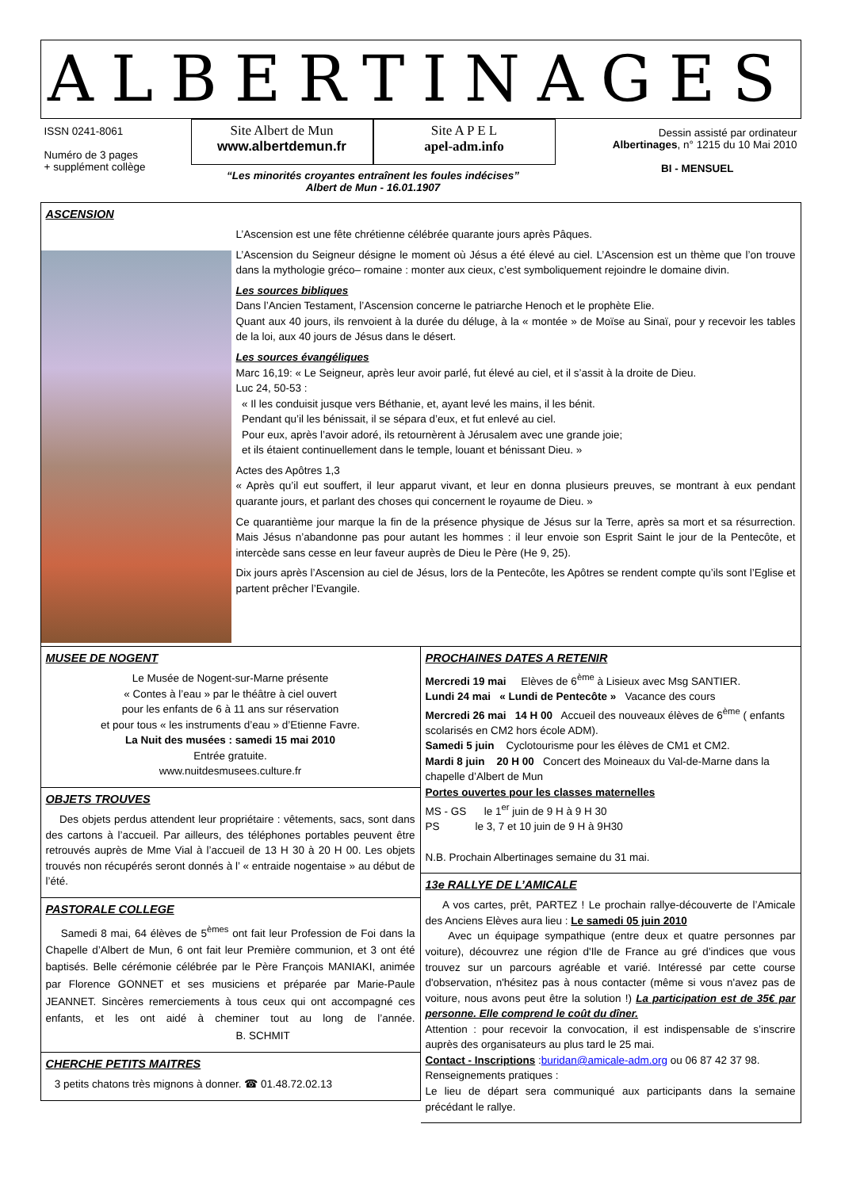ALBERTINAGES
ISSN 0241-8061
Numéro de 3 pages
+ supplément collège
Site Albert de Mun
www.albertdemun.fr
Site A P E L
apel-adm.info
“Les minorités croyantes entraînent les foules indécises”
Albert de Mun - 16.01.1907
Dessin assisté par ordinateur
Albertinages, n° 1215 du 10 Mai 2010
BI - MENSUEL
ASCENSION
L’Ascension est une fête chrétienne célébrée quarante jours après Pâques.
L’Ascension du Seigneur désigne le moment où Jésus a été élevé au ciel. L’Ascension est un thème que l’on trouve dans la mythologie gréco– romaine : monter aux cieux, c’est symboliquement rejoindre le domaine divin.
Les sources bibliques
Dans l’Ancien Testament, l’Ascension concerne le patriarche Henoch et le prophète Elie.
Quant aux 40 jours, ils renvoient à la durée du déluge, à la « montée » de Moïse au Sinaï, pour y recevoir les tables de la loi, aux 40 jours de Jésus dans le désert.
Les sources évangéliques
Marc 16,19: « Le Seigneur, après leur avoir parlé, fut élevé au ciel, et il s’assit à la droite de Dieu.
Luc 24, 50-53 :
« Il les conduisit jusque vers Béthanie, et, ayant levé les mains, il les bénit.
Pendant qu’il les bénissait, il se sépara d’eux, et fut enlevé au ciel.
Pour eux, après l’avoir adoré, ils retournèrent à Jérusalem avec une grande joie;
et ils étaient continuellement dans le temple, louant et bénissant Dieu. »
Actes des Apôtres 1,3
« Après qu’il eut souffert, il leur apparut vivant, et leur en donna plusieurs preuves, se montrant à eux pendant quarante jours, et parlant des choses qui concernent le royaume de Dieu. »
Ce quarantième jour marque la fin de la présence physique de Jésus sur la Terre, après sa mort et sa résurrection. Mais Jésus n’abandonne pas pour autant les hommes : il leur envoie son Esprit Saint le jour de la Pentecôte, et intercède sans cesse en leur faveur auprès de Dieu le Père (He 9, 25).
Dix jours après l’Ascension au ciel de Jésus, lors de la Pentecôte, les Apôtres se rendent compte qu’ils sont l’Eglise et partent prêcher l’Evangile.
MUSEE DE NOGENT
Le Musée de Nogent-sur-Marne présente
« Contes à l’eau » par le théâtre à ciel ouvert
pour les enfants de 6 à 11 ans sur réservation
et pour tous « les instruments d’eau » d’Etienne Favre.
La Nuit des musées : samedi 15 mai 2010
Entrée gratuite.
www.nuitdesmusees.culture.fr
OBJETS TROUVES
Des objets perdus attendent leur propriétaire : vêtements, sacs, sont dans des cartons à l’accueil. Par ailleurs, des téléphones portables peuvent être retrouvés auprès de Mme Vial à l’accueil de 13 H 30 à 20 H 00. Les objets trouvés non récupérés seront donnés à l’ « entraide nogentaise » au début de l’été.
PASTORALE COLLEGE
Samedi 8 mai, 64 élèves de 5<sup>èmes</sup> ont fait leur Profession de Foi dans la Chapelle d’Albert de Mun, 6 ont fait leur Première communion, et 3 ont été baptisés. Belle cérémonie célébrée par le Père François MANIAKI, animée par Florence GONNET et ses musiciens et préparée par Marie-Paule JEANNET. Sincères remerciements à tous ceux qui ont accompagné ces enfants, et les ont aidé à cheminer tout au long de l’année. B. SCHMIT
CHERCHE PETITS MAITRES
3 petits chatons très mignons à donner. ☎ 01.48.72.02.13
PROCHAINES DATES A RETENIR
Mercredi 19 mai Elèves de 6<sup>ème</sup> à Lisieux avec Msg SANTIER.
Lundi 24 mai « Lundi de Pentecôte » Vacance des cours
Mercredi 26 mai 14 H 00 Accueil des nouveaux élèves de 6<sup>ème</sup> ( enfants scolarisés en CM2 hors école ADM).
Samedi 5 juin Cyclotourisme pour les élèves de CM1 et CM2.
Mardi 8 juin 20 H 00 Concert des Moineaux du Val-de-Marne dans la chapelle d’Albert de Mun
Portes ouvertes pour les classes maternelles
MS - GS le 1<sup>er</sup> juin de 9 H à 9 H 30
PS le 3, 7 et 10 juin de 9 H à 9H30
N.B. Prochain Albertinages semaine du 31 mai.
13e RALLYE DE L’AMICALE
A vos cartes, prêt, PARTEZ ! Le prochain rallye-découverte de l’Amicale des Anciens Elèves aura lieu : Le samedi 05 juin 2010
Avec un équipage sympathique (entre deux et quatre personnes par voiture), découvrez une région d'Ile de France au gré d'indices que vous trouvez sur un parcours agréable et varié. Intéressé par cette course d'observation, n'hésitez pas à nous contacter (même si vous n'avez pas de voiture, nous avons peut être la solution !) La participation est de 35€ par personne. Elle comprend le coût du dîner.
Attention : pour recevoir la convocation, il est indispensable de s’inscrire auprès des organisateurs au plus tard le 25 mai.
Contact - Inscriptions :buridan@amicale-adm.org ou 06 87 42 37 98.
Renseignements pratiques :
Le lieu de départ sera communiqué aux participants dans la semaine précédant le rallye.